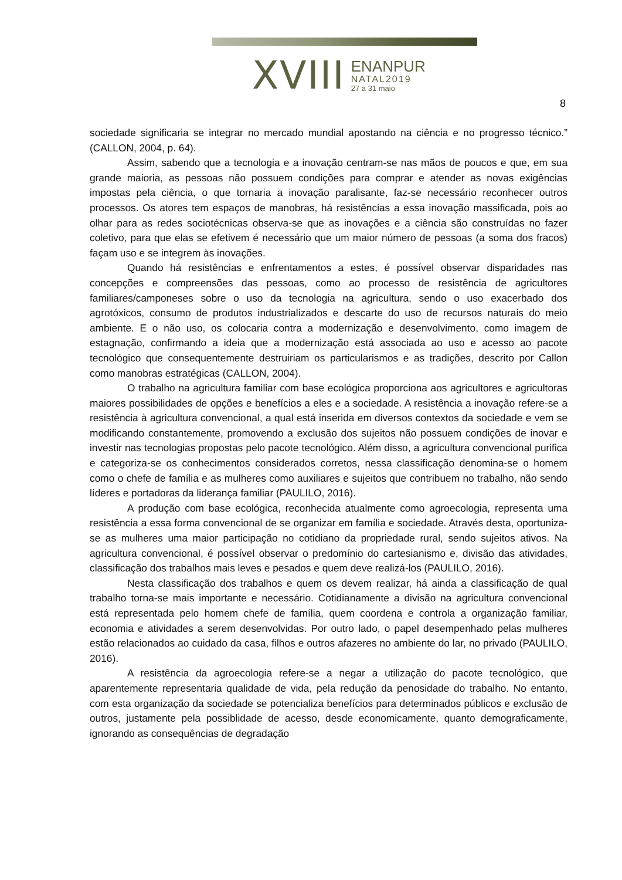XVIII
ENANPUR
NATAL2019
27 a 31 maio
8
sociedade significaria se integrar no mercado mundial apostando na ciência e no progresso técnico.” (CALLON, 2004, p. 64).
Assim, sabendo que a tecnologia e a inovação centram-se nas mãos de poucos e que, em sua grande maioria, as pessoas não possuem condições para comprar e atender as novas exigências impostas pela ciência, o que tornaria a inovação paralisante, faz-se necessário reconhecer outros processos. Os atores tem espaços de manobras, há resistências a essa inovação massificada, pois ao olhar para as redes sociotécnicas observa-se que as inovações e a ciência são construídas no fazer coletivo, para que elas se efetivem é necessário que um maior número de pessoas (a soma dos fracos) façam uso e se integrem às inovações.
Quando há resistências e enfrentamentos a estes, é possível observar disparidades nas concepções e compreensões das pessoas, como ao processo de resistência de agricultores familiares/camponeses sobre o uso da tecnologia na agricultura, sendo o uso exacerbado dos agrotóxicos, consumo de produtos industrializados e descarte do uso de recursos naturais do meio ambiente. E o não uso, os colocaria contra a modernização e desenvolvimento, como imagem de estagnação, confirmando a ideia que a modernização está associada ao uso e acesso ao pacote tecnológico que consequentemente destruiriam os particularismos e as tradições, descrito por Callon como manobras estratégicas (CALLON, 2004).
O trabalho na agricultura familiar com base ecológica proporciona aos agricultores e agricultoras maiores possibilidades de opções e benefícios a eles e a sociedade. A resistência a inovação refere-se a resistência à agricultura convencional, a qual está inserida em diversos contextos da sociedade e vem se modificando constantemente, promovendo a exclusão dos sujeitos não possuem condições de inovar e investir nas tecnologias propostas pelo pacote tecnológico. Além disso, a agricultura convencional purifica e categoriza-se os conhecimentos considerados corretos, nessa classificação denomina-se o homem como o chefe de família e as mulheres como auxiliares e sujeitos que contribuem no trabalho, não sendo líderes e portadoras da liderança familiar (PAULILO, 2016).
A produção com base ecológica, reconhecida atualmente como agroecologia, representa uma resistência a essa forma convencional de se organizar em família e sociedade. Através desta, oportuniza-se as mulheres uma maior participação no cotidiano da propriedade rural, sendo sujeitos ativos. Na agricultura convencional, é possível observar o predomínio do cartesianismo e, divisão das atividades, classificação dos trabalhos mais leves e pesados e quem deve realizá-los (PAULILO, 2016).
Nesta classificação dos trabalhos e quem os devem realizar, há ainda a classificação de qual trabalho torna-se mais importante e necessário. Cotidianamente a divisão na agricultura convencional está representada pelo homem chefe de família, quem coordena e controla a organização familiar, economia e atividades a serem desenvolvidas. Por outro lado, o papel desempenhado pelas mulheres estão relacionados ao cuidado da casa, filhos e outros afazeres no ambiente do lar, no privado (PAULILO, 2016).
A resistência da agroecologia refere-se a negar a utilização do pacote tecnológico, que aparentemente representaria qualidade de vida, pela redução da penosidade do trabalho. No entanto, com esta organização da sociedade se potencializa benefícios para determinados públicos e exclusão de outros, justamente pela possiblidade de acesso, desde economicamente, quanto demograficamente, ignorando as consequências de degradação